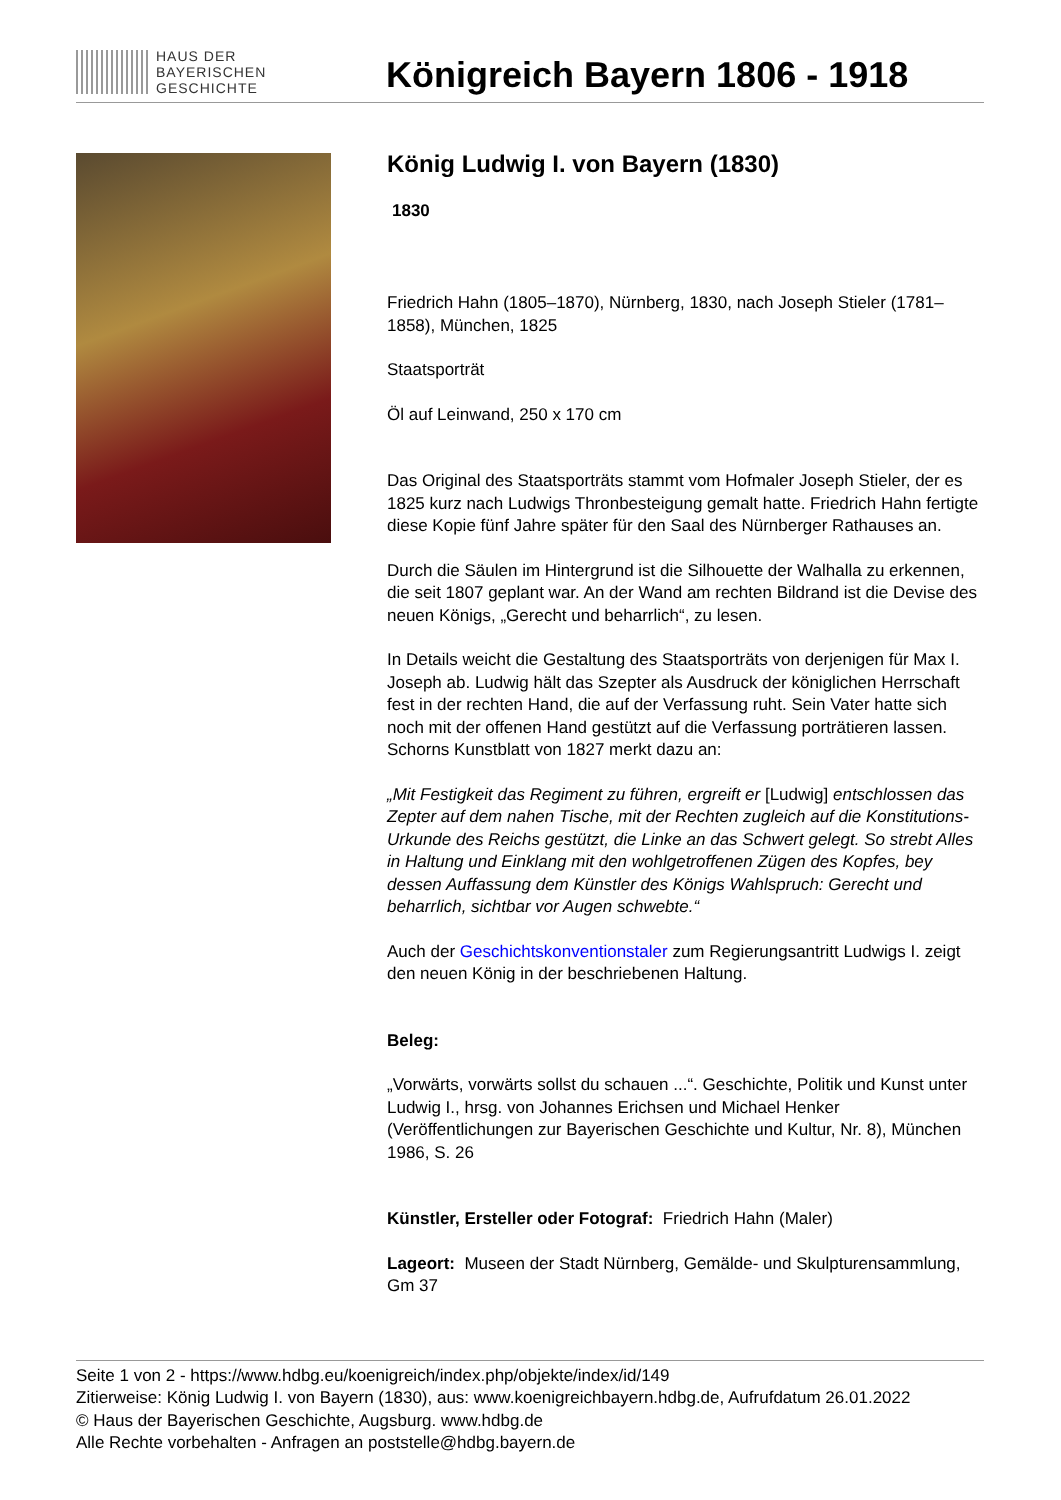HAUS DER
BAYERISCHEN
GESCHICHTE
Königreich Bayern 1806 - 1918
König Ludwig I. von Bayern (1830)
1830
Friedrich Hahn (1805–1870), Nürnberg, 1830, nach Joseph Stieler (1781–1858), München, 1825
Staatsporträt
Öl auf Leinwand, 250 x 170 cm
Das Original des Staatsporträts stammt vom Hofmaler Joseph Stieler, der es 1825 kurz nach Ludwigs Thronbesteigung gemalt hatte. Friedrich Hahn fertigte diese Kopie fünf Jahre später für den Saal des Nürnberger Rathauses an.
Durch die Säulen im Hintergrund ist die Silhouette der Walhalla zu erkennen, die seit 1807 geplant war. An der Wand am rechten Bildrand ist die Devise des neuen Königs, „Gerecht und beharrlich“, zu lesen.
In Details weicht die Gestaltung des Staatsporträts von derjenigen für Max I. Joseph ab. Ludwig hält das Szepter als Ausdruck der königlichen Herrschaft fest in der rechten Hand, die auf der Verfassung ruht. Sein Vater hatte sich noch mit der offenen Hand gestützt auf die Verfassung porträtieren lassen. Schorns Kunstblatt von 1827 merkt dazu an:
„Mit Festigkeit das Regiment zu führen, ergreift er [Ludwig] entschlossen das Zepter auf dem nahen Tische, mit der Rechten zugleich auf die Konstitutions-Urkunde des Reichs gestützt, die Linke an das Schwert gelegt. So strebt Alles in Haltung und Einklang mit den wohlgetroffenen Zügen des Kopfes, bey dessen Auffassung dem Künstler des Königs Wahlspruch: Gerecht und beharrlich, sichtbar vor Augen schwebte.“
Auch der Geschichtskonventionstaler zum Regierungsantritt Ludwigs I. zeigt den neuen König in der beschriebenen Haltung.
Beleg:
„Vorwärts, vorwärts sollst du schauen ...“. Geschichte, Politik und Kunst unter Ludwig I., hrsg. von Johannes Erichsen und Michael Henker (Veröffentlichungen zur Bayerischen Geschichte und Kultur, Nr. 8), München 1986, S. 26
Künstler, Ersteller oder Fotograf: Friedrich Hahn (Maler)
Lageort: Museen der Stadt Nürnberg, Gemälde- und Skulpturensammlung, Gm 37
Seite 1 von 2 - https://www.hdbg.eu/koenigreich/index.php/objekte/index/id/149
Zitierweise: König Ludwig I. von Bayern (1830), aus: www.koenigreichbayern.hdbg.de, Aufrufdatum 26.01.2022
© Haus der Bayerischen Geschichte, Augsburg. www.hdbg.de
Alle Rechte vorbehalten - Anfragen an poststelle@hdbg.bayern.de